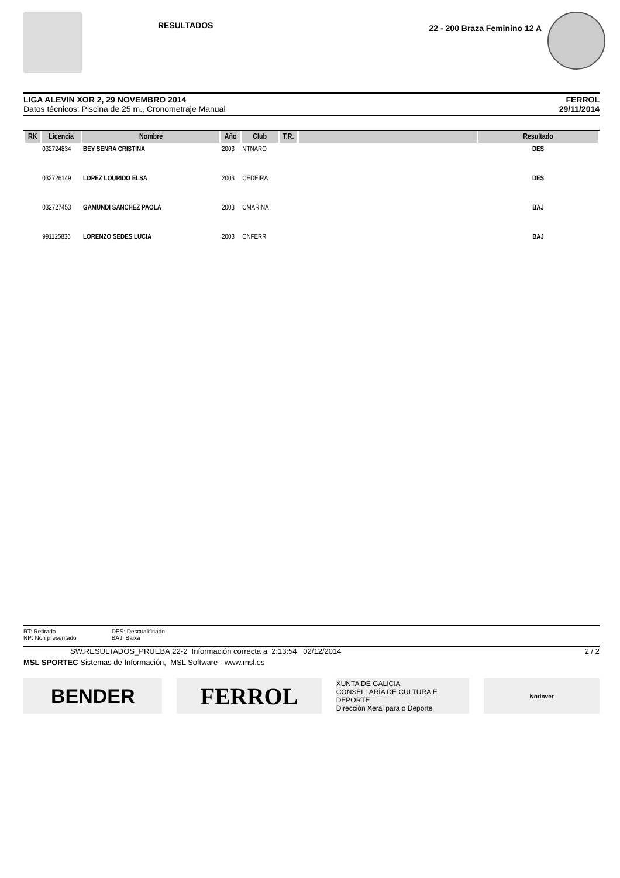RESULTADOS
22 - 200 Braza Feminino 12 A
LIGA ALEVIN XOR 2, 29 NOVEMBRO 2014
Datos técnicos: Piscina de 25 m., Cronometraje Manual
FERROL
29/11/2014
| RK | Licencia | Nombre | Año | Club | T.R. | | Resultado |
| --- | --- | --- | --- | --- | --- | --- | --- |
| | 032724834 | BEY SENRA CRISTINA | 2003 | NTNARO | | | DES |
| | 032726149 | LOPEZ LOURIDO ELSA | 2003 | CEDEIRA | | | DES |
| | 032727453 | GAMUNDI SANCHEZ PAOLA | 2003 | CMARINA | | | BAJ |
| | 991125836 | LORENZO SEDES LUCIA | 2003 | CNFERR | | | BAJ |
RT: Retirado
NP: Non presentado
DES: Descualificado
BAJ: Baixa
SW.RESULTADOS_PRUEBA.22-2 Información correcta a 2:13:54 02/12/2014 2 / 2
MSL SPORTEC Sistemas de Información, MSL Software - www.msl.es
BENDER
FERROL
XUNTA DE GALICIA
CONSELLARÍA DE CULTURA E DEPORTE
Dirección Xeral para o Deporte
NorInver